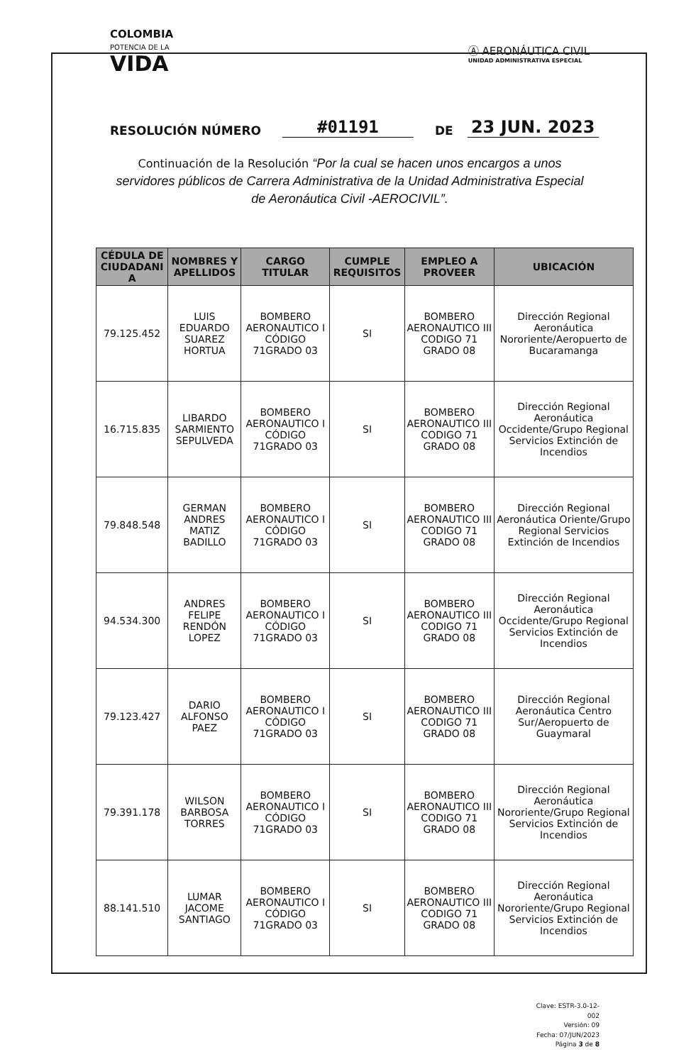COLOMBIA
POTENCIA DE LA
VIDA
Ⓐ AERONÁUTICA CIVIL
UNIDAD ADMINISTRATIVA ESPECIAL
RESOLUCIÓN NÚMERO #01191 DE 23 JUN. 2023
Continuación de la Resolución “Por la cual se hacen unos encargos a unos servidores públicos de Carrera Administrativa de la Unidad Administrativa Especial de Aeronáutica Civil -AEROCIVIL”.
| CÉDULA DE CIUDADANI A | NOMBRES Y APELLIDOS | CARGO TITULAR | CUMPLE REQUISITOS | EMPLEO A PROVEER | UBICACIÓN |
| --- | --- | --- | --- | --- | --- |
| 79.125.452 | LUIS EDUARDO SUAREZ HORTUA | BOMBERO AERONAUTICO I CÓDIGO 71GRADO 03 | SI | BOMBERO AERONAUTICO III CODIGO 71 GRADO 08 | Dirección Regional Aeronáutica Nororiente/Aeropuerto de Bucaramanga |
| 16.715.835 | LIBARDO SARMIENTO SEPULVEDA | BOMBERO AERONAUTICO I CÓDIGO 71GRADO 03 | SI | BOMBERO AERONAUTICO III CODIGO 71 GRADO 08 | Dirección Regional Aeronáutica Occidente/Grupo Regional Servicios Extinción de Incendios |
| 79.848.548 | GERMAN ANDRES MATIZ BADILLO | BOMBERO AERONAUTICO I CÓDIGO 71GRADO 03 | SI | BOMBERO AERONAUTICO III CODIGO 71 GRADO 08 | Dirección Regional Aeronáutica Oriente/Grupo Regional Servicios Extinción de Incendios |
| 94.534.300 | ANDRES FELIPE RENDÓN LOPEZ | BOMBERO AERONAUTICO I CÓDIGO 71GRADO 03 | SI | BOMBERO AERONAUTICO III CODIGO 71 GRADO 08 | Dirección Regional Aeronáutica Occidente/Grupo Regional Servicios Extinción de Incendios |
| 79.123.427 | DARIO ALFONSO PAEZ | BOMBERO AERONAUTICO I CÓDIGO 71GRADO 03 | SI | BOMBERO AERONAUTICO III CODIGO 71 GRADO 08 | Dirección Regional Aeronáutica Centro Sur/Aeropuerto de Guaymaral |
| 79.391.178 | WILSON BARBOSA TORRES | BOMBERO AERONAUTICO I CÓDIGO 71GRADO 03 | SI | BOMBERO AERONAUTICO III CODIGO 71 GRADO 08 | Dirección Regional Aeronáutica Nororiente/Grupo Regional Servicios Extinción de Incendios |
| 88.141.510 | LUMAR JACOME SANTIAGO | BOMBERO AERONAUTICO I CÓDIGO 71GRADO 03 | SI | BOMBERO AERONAUTICO III CODIGO 71 GRADO 08 | Dirección Regional Aeronáutica Nororiente/Grupo Regional Servicios Extinción de Incendios |
Clave: ESTR-3.0-12-002
Versión: 09
Fecha: 07/JUN/2023
Página 3 de 8